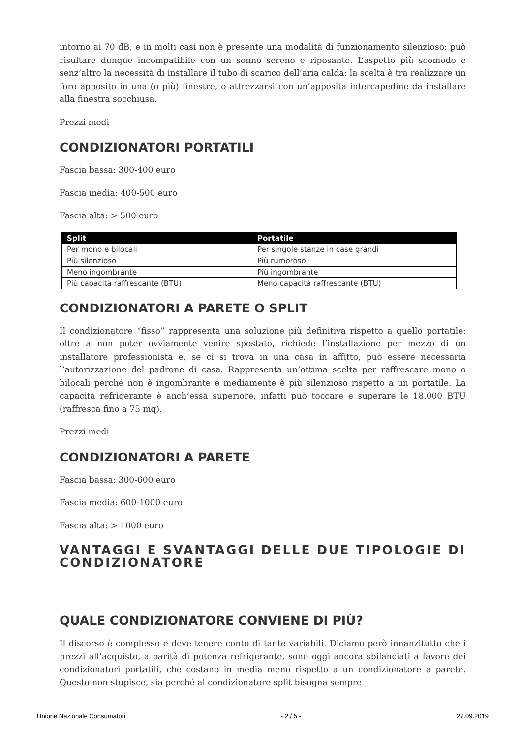intorno ai 70 dB, e in molti casi non è presente una modalità di funzionamento silenzioso: può risultare dunque incompatibile con un sonno sereno e riposante. L’aspetto più scomodo e senz’altro la necessità di installare il tubo di scarico dell’aria calda: la scelta è tra realizzare un foro apposito in una (o più) finestre, o attrezzarsi con un’apposita intercapedine da installare alla finestra socchiusa.
Prezzi medi
CONDIZIONATORI PORTATILI
Fascia bassa: 300-400 euro
Fascia media: 400-500 euro
Fascia alta: > 500 euro
| Split | Portatile |
| --- | --- |
| Per mono e bilocali | Per singole stanze in case grandi |
| Più silenzioso | Più rumoroso |
| Meno ingombrante | Più ingombrante |
| Più capacità raffrescante (BTU) | Meno capacità raffrescante (BTU) |
CONDIZIONATORI A PARETE O SPLIT
Il condizionatore “fisso” rappresenta una soluzione più definitiva rispetto a quello portatile: oltre a non poter ovviamente venire spostato, richiede l’installazione per mezzo di un installatore professionista e, se ci si trova in una casa in affitto, può essere necessaria l’autorizzazione del padrone di casa. Rappresenta un’ottima scelta per raffrescare mono o bilocali perché non è ingombrante e mediamente è più silenzioso rispetto a un portatile. La capacità refrigerante è anch’essa superiore, infatti può toccare e superare le 18.000 BTU (raffresca fino a 75 mq).
Prezzi medi
CONDIZIONATORI A PARETE
Fascia bassa: 300-600 euro
Fascia media: 600-1000 euro
Fascia alta: > 1000 euro
VANTAGGI E SVANTAGGI DELLE DUE TIPOLOGIE DI CONDIZIONATORE
QUALE CONDIZIONATORE CONVIENE DI PIÙ?
Il discorso è complesso e deve tenere conto di tante variabili. Diciamo però innanzitutto che i prezzi all’acquisto, a parità di potenza refrigerante, sono oggi ancora sbilanciati a favore dei condizionatori portatili, che costano in media meno rispetto a un condizionatore a parete. Questo non stupisce, sia perché al condizionatore split bisogna sempre
Unione Nazionale Consumatori - 2 / 5 - 27.09.2019